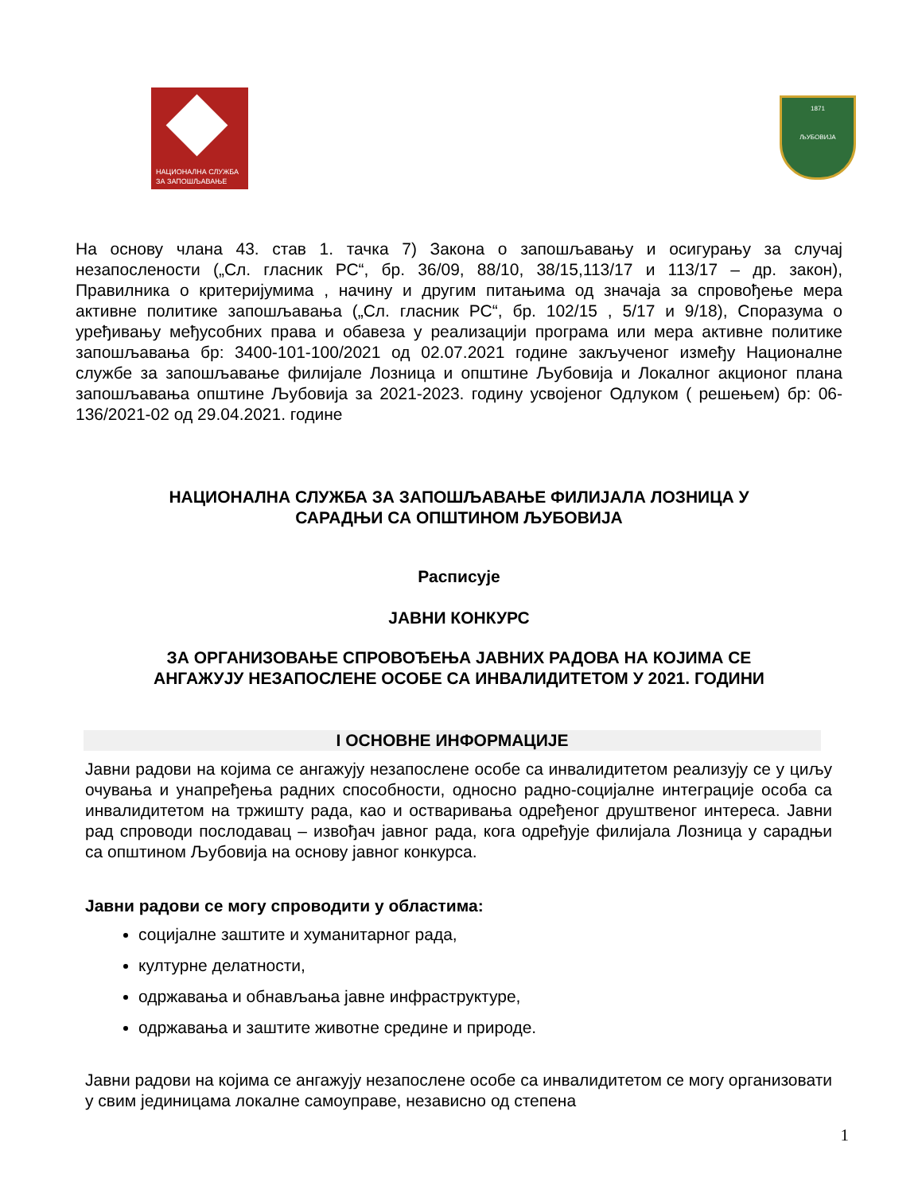НАЦИОНАЛНА СЛУЖБА
ЗА ЗАПОШЉАВАЊЕ
1871
ЉУБОВИЈА
На основу члана 43. став 1. тачка 7) Закона о запошљавању и осигурању за случај незапослености („Сл. гласник РС“, бр. 36/09, 88/10, 38/15,113/17 и 113/17 – др. закон), Правилника о критеријумима , начину и другим питањима од значаја за спровођење мера активне политике запошљавања („Сл. гласник РС“, бр. 102/15 , 5/17 и 9/18), Споразума о уређивању међусобних права и обавеза у реализацији програма или мера активне политике запошљавања бр: 3400-101-100/2021 од 02.07.2021 године закљученог између Националне службе за запошљавање филијале Лозница и општине Љубовија и Локалног акционог плана запошљавања општине Љубовија за 2021-2023. годину усвојеног Одлуком ( решењем) бр: 06-136/2021-02 од 29.04.2021. године
НАЦИОНАЛНА СЛУЖБА ЗА ЗАПОШЉАВАЊЕ ФИЛИЈАЛА ЛОЗНИЦА У
САРАДЊИ СА ОПШТИНОМ ЉУБОВИЈА
Расписује
ЈАВНИ КОНКУРС
ЗА ОРГАНИЗОВАЊЕ СПРОВОЂЕЊА ЈАВНИХ РАДОВА НА КОЈИМА СЕ
АНГАЖУЈУ НЕЗАПОСЛЕНЕ ОСОБЕ СА ИНВАЛИДИТЕТОМ У 2021. ГОДИНИ
I ОСНОВНЕ ИНФОРМАЦИЈЕ
Јавни радови на којима се ангажују незапослене особе са инвалидитетом реализују се у циљу очувања и унапређења радних способности, односно радно-социјалне интеграције особа са инвалидитетом на тржишту рада, као и остваривања одређеног друштвеног интереса. Јавни рад спроводи послодавац – извођач јавног рада, кога одређује филијала Лозница у сарадњи са општином Љубовија на основу јавног конкурса.
Јавни радови се могу спроводити у областима:
социјалне заштите и хуманитарног рада,
културне делатности,
одржавања и обнављања јавне инфраструктуре,
одржавања и заштите животне средине и природе.
Јавни радови на којима се ангажују незапослене особе са инвалидитетом се могу организовати у свим јединицама локалне самоуправе, независно од степена
1